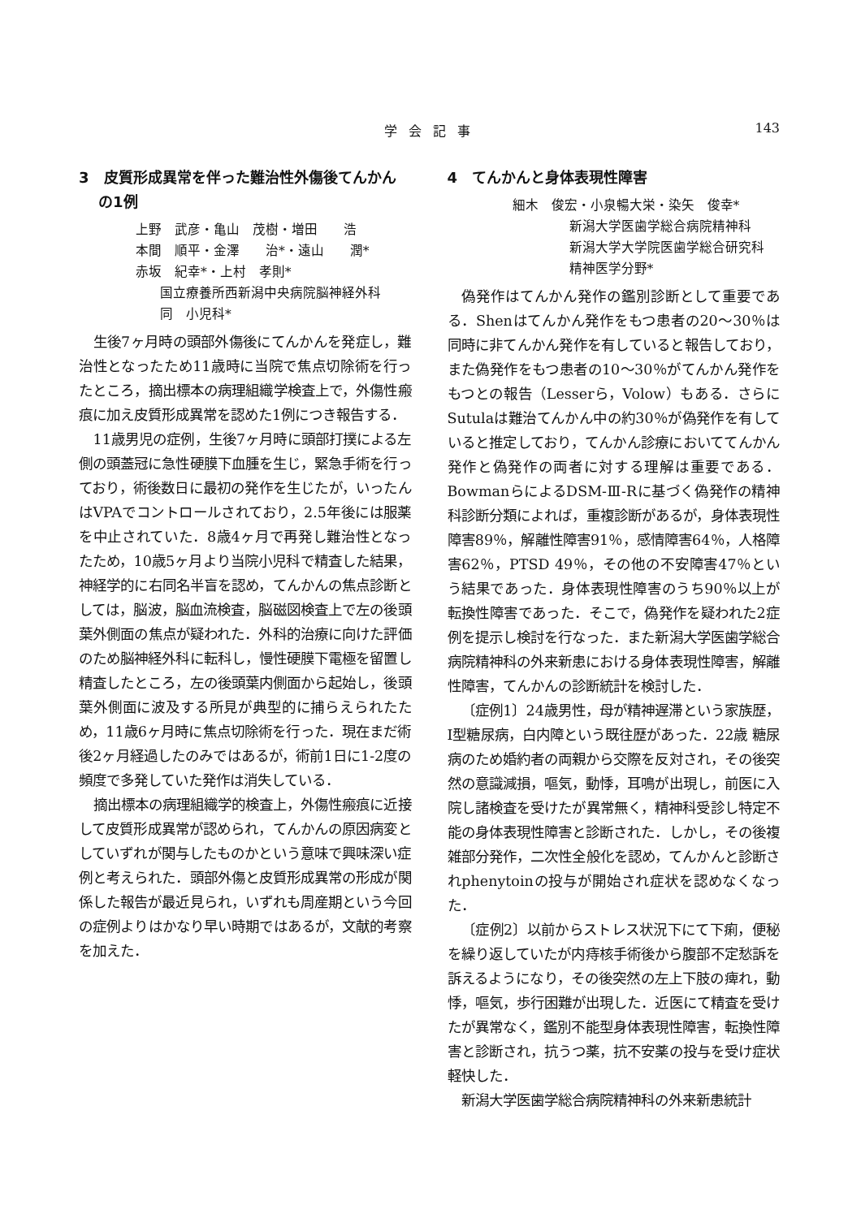学会記事 143
3　皮質形成異常を伴った難治性外傷後てんかん
の1例
上野　武彦・亀山　茂樹・増田　　浩
本間　順平・金澤　　治*・遠山　　潤*
赤坂　紀幸*・上村　孝則*
国立療養所西新潟中央病院脳神経外科
同　小児科*
生後7ヶ月時の頭部外傷後にてんかんを発症し，難治性となったため11歳時に当院で焦点切除術を行ったところ，摘出標本の病理組織学検査上で，外傷性瘢痕に加え皮質形成異常を認めた1例につき報告する．
11歳男児の症例，生後7ヶ月時に頭部打撲による左側の頭蓋冠に急性硬膜下血腫を生じ，緊急手術を行っており，術後数日に最初の発作を生じたが，いったんはVPAでコントロールされており，2.5年後には服薬を中止されていた．8歳4ヶ月で再発し難治性となったため，10歳5ヶ月より当院小児科で精査した結果，神経学的に右同名半盲を認め，てんかんの焦点診断としては，脳波，脳血流検査，脳磁図検査上で左の後頭葉外側面の焦点が疑われた．外科的治療に向けた評価のため脳神経外科に転科し，慢性硬膜下電極を留置し精査したところ，左の後頭葉内側面から起始し，後頭葉外側面に波及する所見が典型的に捕らえられたため，11歳6ヶ月時に焦点切除術を行った．現在まだ術後2ヶ月経過したのみではあるが，術前1日に1-2度の頻度で多発していた発作は消失している．
摘出標本の病理組織学的検査上，外傷性瘢痕に近接して皮質形成異常が認められ，てんかんの原因病変としていずれが関与したものかという意味で興味深い症例と考えられた．頭部外傷と皮質形成異常の形成が関係した報告が最近見られ，いずれも周産期という今回の症例よりはかなり早い時期ではあるが，文献的考察を加えた．
4　てんかんと身体表現性障害
細木　俊宏・小泉暢大栄・染矢　俊幸*
新潟大学医歯学総合病院精神科
新潟大学大学院医歯学総合研究科
精神医学分野*
偽発作はてんかん発作の鑑別診断として重要である．Shenはてんかん発作をもつ患者の20～30％は同時に非てんかん発作を有していると報告しており，また偽発作をもつ患者の10～30％がてんかん発作をもつとの報告（Lesserら，Volow）もある．さらにSutulaは難治てんかん中の約30％が偽発作を有していると推定しており，てんかん診療においててんかん発作と偽発作の両者に対する理解は重要である．BowmanらによるDSM-Ⅲ-Rに基づく偽発作の精神科診断分類によれば，重複診断があるが，身体表現性障害89％，解離性障害91％，感情障害64％，人格障害62％，PTSD 49％，その他の不安障害47％という結果であった．身体表現性障害のうち90％以上が転換性障害であった．そこで，偽発作を疑われた2症例を提示し検討を行なった．また新潟大学医歯学総合病院精神科の外来新患における身体表現性障害，解離性障害，てんかんの診断統計を検討した．
〔症例1〕24歳男性，母が精神遅滞という家族歴，Ⅰ型糖尿病，白内障という既往歴があった．22歳 糖尿病のため婚約者の両親から交際を反対され，その後突然の意識減損，嘔気，動悸，耳鳴が出現し，前医に入院し諸検査を受けたが異常無く，精神科受診し特定不能の身体表現性障害と診断された．しかし，その後複雑部分発作，二次性全般化を認め，てんかんと診断されphenytoinの投与が開始され症状を認めなくなった．
〔症例2〕以前からストレス状況下にて下痢，便秘を繰り返していたが内痔核手術後から腹部不定愁訴を訴えるようになり，その後突然の左上下肢の痺れ，動悸，嘔気，歩行困難が出現した．近医にて精査を受けたが異常なく，鑑別不能型身体表現性障害，転換性障害と診断され，抗うつ薬，抗不安薬の投与を受け症状軽快した．
新潟大学医歯学総合病院精神科の外来新患統計